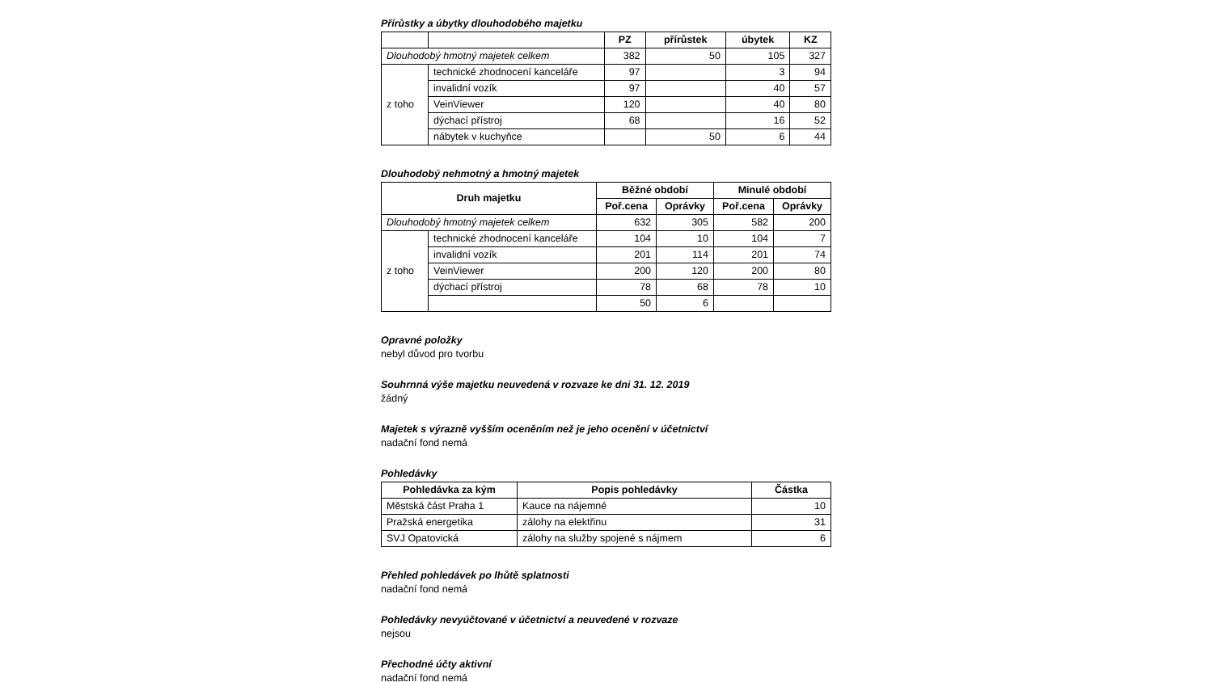Přírůstky a úbytky dlouhodobého majetku
| | | PZ | přírůstek | úbytek | KZ |
| --- | --- | --- | --- | --- | --- |
| Dlouhodobý hmotný majetek celkem | | 382 | 50 | 105 | 327 |
| z toho | technické zhodnocení kanceláře | 97 | | 3 | 94 |
| | invalidní vozík | 97 | | 40 | 57 |
| | VeinViewer | 120 | | 40 | 80 |
| | dýchací přístroj | 68 | | 16 | 52 |
| | nábytek v kuchyňce | | 50 | 6 | 44 |
Dlouhodobý nehmotný a hmotný majetek
| Druh majetku | | Běžné období | | Minulé období | |
| --- | --- | --- | --- | --- | --- |
| | | Poř.cena | Oprávky | Poř.cena | Oprávky |
| Dlouhodobý hmotný majetek celkem | | 632 | 305 | 582 | 200 |
| z toho | technické zhodnocení kanceláře | 104 | 10 | 104 | 7 |
| | invalidní vozík | 201 | 114 | 201 | 74 |
| | VeinViewer | 200 | 120 | 200 | 80 |
| | dýchací přístroj | 78 | 68 | 78 | 10 |
| | | 50 | 6 | | |
Opravné položky
nebyl důvod pro tvorbu
Souhrnná výše majetku neuvedená v rozvaze ke dni 31. 12. 2019
žádný
Majetek s výrazně vyšším oceněním než je jeho ocenění v účetnictví
nadační fond nemá
Pohledávky
| Pohledávka za kým | Popis pohledávky | Částka |
| --- | --- | --- |
| Městská část Praha 1 | Kauce na nájemné | 10 |
| Pražská energetika | zálohy na elektřinu | 31 |
| SVJ Opatovická | zálohy na služby spojené s nájmem | 6 |
Přehled pohledávek po lhůtě splatnosti
nadační fond nemá
Pohledávky nevyúčtované v účetnictví a neuvedené v rozvaze
nejsou
Přechodné účty aktivní
nadační fond nemá